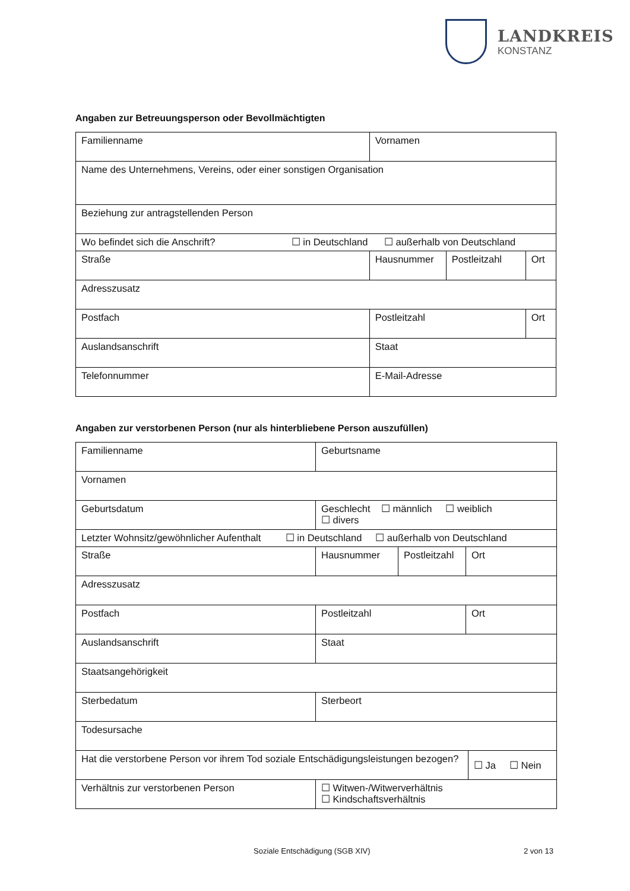LANDKREIS
KONSTANZ
Angaben zur Betreuungsperson oder Bevollmächtigten
| Familienname | Vornamen | | |
| Name des Unternehmens, Vereins, oder einer sonstigen Organisation | | | |
| Beziehung zur antragstellenden Person | | | |
| Wo befindet sich die Anschrift? ☐ in Deutschland ☐ außerhalb von Deutschland | | | |
| Straße | Hausnummer | Postleitzahl | Ort |
| Adresszusatz | | | |
| Postfach | Postleitzahl | | Ort |
| Auslandsanschrift | Staat | | |
| Telefonnummer | E-Mail-Adresse | | |
Angaben zur verstorbenen Person (nur als hinterbliebene Person auszufüllen)
| Familienname | Geburtsname | | | |
| Vornamen | | | | |
| Geburtsdatum | Geschlecht ☐ männlich ☐ weiblich ☐ divers | | | |
| Letzter Wohnsitz/gewöhnlicher Aufenthalt ☐ in Deutschland ☐ außerhalb von Deutschland | | | | |
| Straße | Hausnummer | Postleitzahl | Ort | |
| Adresszusatz | | | | |
| Postfach | Postleitzahl | | Ort | |
| Auslandsanschrift | Staat | | | |
| Staatsangehörigkeit | | | | |
| Sterbedatum | Sterbeort | | | |
| Todesursache | | | | |
| Hat die verstorbene Person vor ihrem Tod soziale Entschädigungsleistungen bezogen? | | | | ☐ Ja ☐ Nein |
| Verhältnis zur verstorbenen Person | ☐ Witwen-/Witwerverhältnis ☐ Kindschaftsverhältnis | | | |
Soziale Entschädigung (SGB XIV) 2 von 13